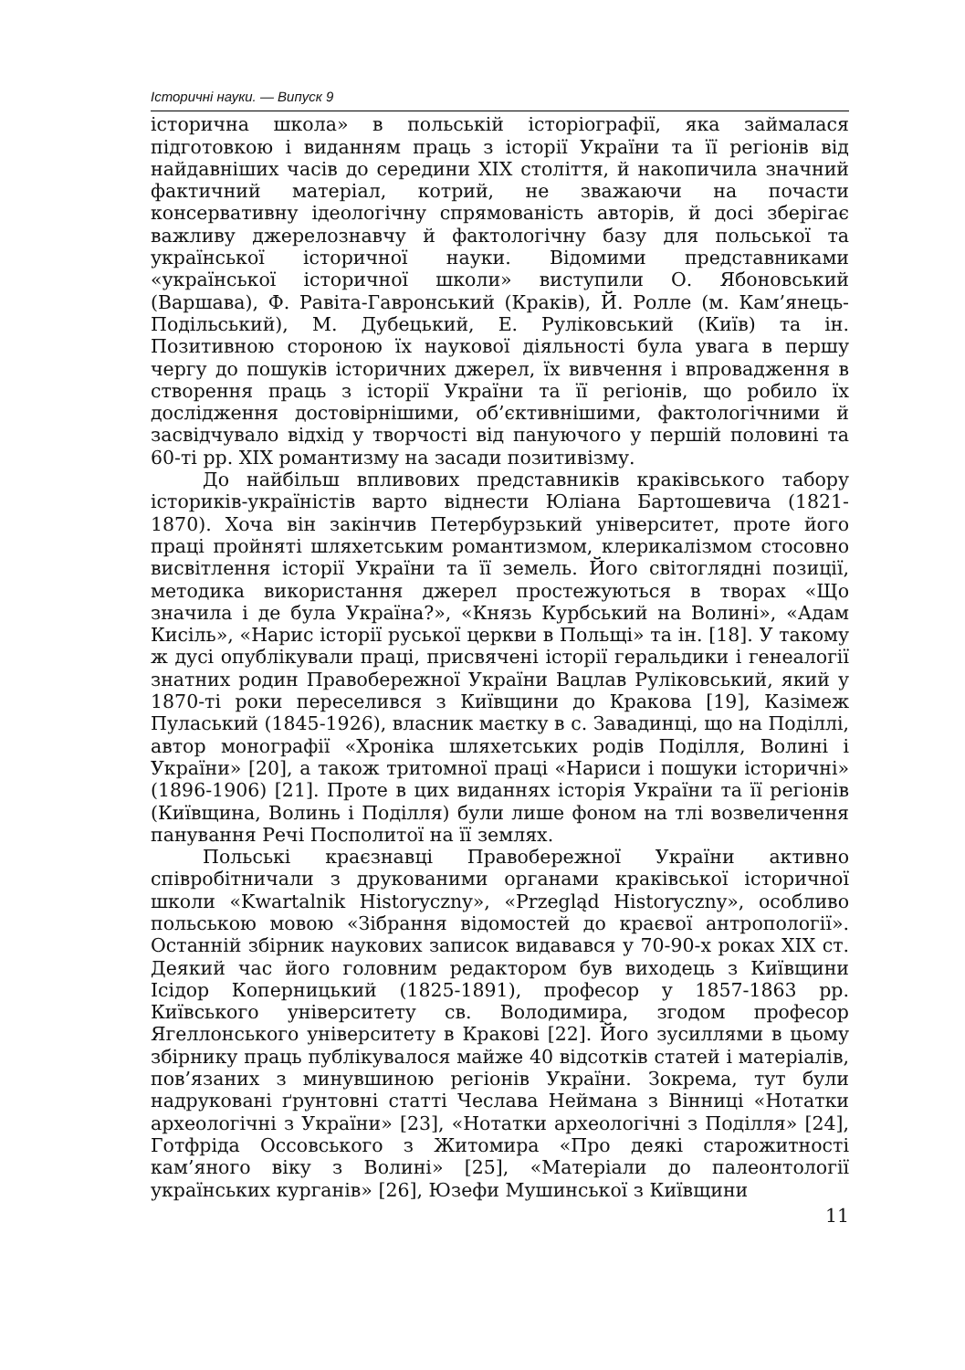Історичні науки. — Випуск 9
історична школа» в польській історіографії, яка займалася підготовкою і виданням праць з історії України та її регіонів від найдавніших часів до середини XIX століття, й накопичила значний фактичний матеріал, котрий, не зважаючи на почасти консервативну ідеологічну спрямованість авторів, й досі зберігає важливу джерелознавчу й фактологічну базу для польської та української історичної науки. Відомими представниками «української історичної школи» виступили О. Ябоновський (Варшава), Ф. Равіта-Гавронський (Краків), Й. Ролле (м. Кам’янець-Подільський), М. Дубецький, Е. Руліковський (Київ) та ін. Позитивною стороною їх наукової діяльності була увага в першу чергу до пошуків історичних джерел, їх вивчення і впровадження в створення праць з історії України та її регіонів, що робило їх дослідження достовірнішими, об’єктивнішими, фактологічними й засвідчувало відхід у творчості від пануючого у першій половині та 60-ті рр. XIX романтизму на засади позитивізму.
До найбільш впливових представників краківського табору істориків-україністів варто віднести Юліана Бартошевича (1821-1870). Хоча він закінчив Петербурзький університет, проте його праці пройняті шляхетським романтизмом, клерикалізмом стосовно висвітлення історії України та її земель. Його світоглядні позиції, методика використання джерел простежуються в творах «Що значила і де була Україна?», «Князь Курбський на Волині», «Адам Кисіль», «Нарис історії руської церкви в Польщі» та ін. [18]. У такому ж дусі опублікували праці, присвячені історії геральдики і генеалогії знатних родин Правобережної України Вацлав Руліковський, який у 1870-ті роки переселився з Київщини до Кракова [19], Казімеж Пуласький (1845-1926), власник маєтку в с. Завадинці, що на Поділлі, автор монографії «Хроніка шляхетських родів Поділля, Волині і України» [20], а також тритомної праці «Нариси і пошуки історичні» (1896-1906) [21]. Проте в цих виданнях історія України та її регіонів (Київщина, Волинь і Поділля) були лише фоном на тлі возвеличення панування Речі Посполитої на її землях.
Польські краєзнавці Правобережної України активно співробітничали з друкованими органами краківської історичної школи «Kwartalnik Historyczny», «Przegląd Historyczny», особливо польською мовою «Зібрання відомостей до краєвої антропології». Останній збірник наукових записок видавався у 70-90-х роках XIX ст. Деякий час його головним редактором був виходець з Київщини Ісідор Коперницький (1825-1891), професор у 1857-1863 рр. Київського університету св. Володимира, згодом професор Ягеллонського університету в Кракові [22]. Його зусиллями в цьому збірнику праць публікувалося майже 40 відсотків статей і матеріалів, пов’язаних з минувшиною регіонів України. Зокрема, тут були надруковані ґрунтовні статті Чеслава Неймана з Вінниці «Нотатки археологічні з України» [23], «Нотатки археологічні з Поділля» [24], Готфріда Оссовського з Житомира «Про деякі старожитності кам’яного віку з Волині» [25], «Матеріали до палеонтології українських курганів» [26], Юзефи Мушинської з Київщини
11